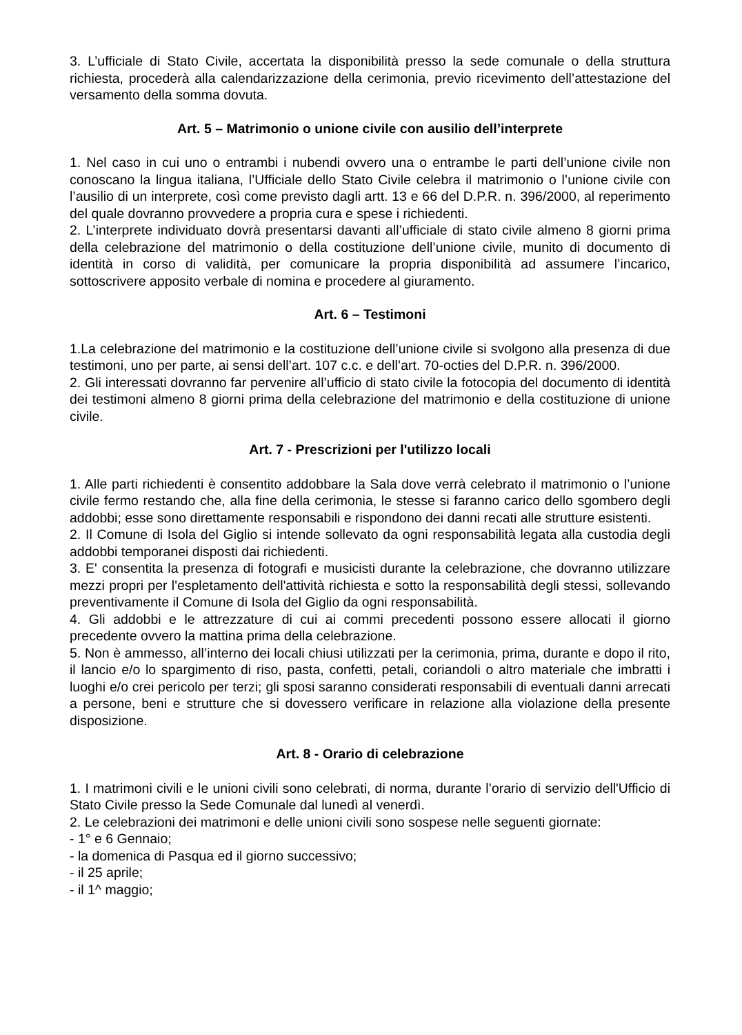3. L’ufficiale di Stato Civile, accertata la disponibilità presso la sede comunale o della struttura richiesta, procederà alla calendarizzazione della cerimonia, previo ricevimento dell’attestazione del versamento della somma dovuta.
Art. 5 – Matrimonio o unione civile con ausilio dell’interprete
1. Nel caso in cui uno o entrambi i nubendi ovvero una o entrambe le parti dell’unione civile non conoscano la lingua italiana, l’Ufficiale dello Stato Civile celebra il matrimonio o l’unione civile con l’ausilio di un interprete, così come previsto dagli artt. 13 e 66 del D.P.R. n. 396/2000, al reperimento del quale dovranno provvedere a propria cura e spese i richiedenti.
2. L’interprete individuato dovrà presentarsi davanti all’ufficiale di stato civile almeno 8 giorni prima della celebrazione del matrimonio o della costituzione dell’unione civile, munito di documento di identità in corso di validità, per comunicare la propria disponibilità ad assumere l’incarico, sottoscrivere apposito verbale di nomina e procedere al giuramento.
Art. 6 – Testimoni
1.La celebrazione del matrimonio e la costituzione dell’unione civile si svolgono alla presenza di due testimoni, uno per parte, ai sensi dell’art. 107 c.c. e dell’art. 70-octies del D.P.R. n. 396/2000.
2. Gli interessati dovranno far pervenire all’ufficio di stato civile la fotocopia del documento di identità dei testimoni almeno 8 giorni prima della celebrazione del matrimonio e della costituzione di unione civile.
Art. 7 - Prescrizioni per l'utilizzo locali
1. Alle parti richiedenti è consentito addobbare la Sala dove verrà celebrato il matrimonio o l’unione civile fermo restando che, alla fine della cerimonia, le stesse si faranno carico dello sgombero degli addobbi; esse sono direttamente responsabili e rispondono dei danni recati alle strutture esistenti.
2. Il Comune di Isola del Giglio si intende sollevato da ogni responsabilità legata alla custodia degli addobbi temporanei disposti dai richiedenti.
3. E' consentita la presenza di fotografi e musicisti durante la celebrazione, che dovranno utilizzare mezzi propri per l'espletamento dell'attività richiesta e sotto la responsabilità degli stessi, sollevando preventivamente il Comune di Isola del Giglio da ogni responsabilità.
4. Gli addobbi e le attrezzature di cui ai commi precedenti possono essere allocati il giorno precedente ovvero la mattina prima della celebrazione.
5. Non è ammesso, all’interno dei locali chiusi utilizzati per la cerimonia, prima, durante e dopo il rito, il lancio e/o lo spargimento di riso, pasta, confetti, petali, coriandoli o altro materiale che imbratti i luoghi e/o crei pericolo per terzi; gli sposi saranno considerati responsabili di eventuali danni arrecati a persone, beni e strutture che si dovessero verificare in relazione alla violazione della presente disposizione.
Art. 8 - Orario di celebrazione
1. I matrimoni civili e le unioni civili sono celebrati, di norma, durante l’orario di servizio dell'Ufficio di Stato Civile presso la Sede Comunale dal lunedì al venerdì.
2. Le celebrazioni dei matrimoni e delle unioni civili sono sospese nelle seguenti giornate:
- 1° e 6 Gennaio;
- la domenica di Pasqua ed il giorno successivo;
- il 25 aprile;
- il 1^ maggio;